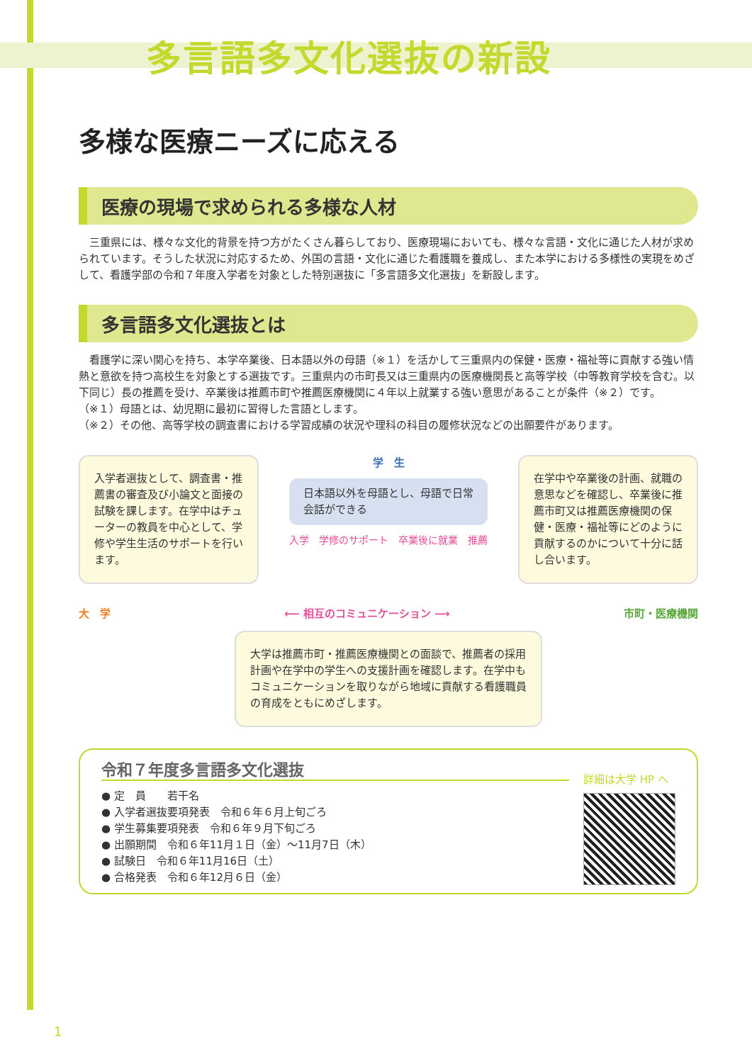多言語多文化選抜の新設
多様な医療ニーズに応える
医療の現場で求められる多様な人材
　三重県には、様々な文化的背景を持つ方がたくさん暮らしており、医療現場においても、様々な言語・文化に通じた人材が求められています。そうした状況に対応するため、外国の言語・文化に通じた看護職を養成し、また本学における多様性の実現をめざして、看護学部の令和７年度入学者を対象とした特別選抜に「多言語多文化選抜」を新設します。
多言語多文化選抜とは
　看護学に深い関心を持ち、本学卒業後、日本語以外の母語（※１）を活かして三重県内の保健・医療・福祉等に貢献する強い情熱と意欲を持つ高校生を対象とする選抜です。三重県内の市町長又は三重県内の医療機関長と高等学校（中等教育学校を含む。以下同じ）長の推薦を受け、卒業後は推薦市町や推薦医療機関に４年以上就業する強い意思があることが条件（※２）です。
（※１）母語とは、幼児期に最初に習得した言語とします。
（※２）その他、高等学校の調査書における学習成績の状況や理科の科目の履修状況などの出願要件があります。
入学者選抜として、調査書・推薦書の審査及び小論文と面接の試験を課します。在学中はチューターの教員を中心として、学修や学生生活のサポートを行います。
学　生
日本語以外を母語とし、母語で日常会話ができる
入学　学修のサポート　卒業後に就業　推薦
在学中や卒業後の計画、就職の意思などを確認し、卒業後に推薦市町又は推薦医療機関の保健・医療・福祉等にどのように貢献するのかについて十分に話し合います。
大　学 ⟵ 相互のコミュニケーション ⟶ 市町・医療機関
大学は推薦市町・推薦医療機関との面談で、推薦者の採用計画や在学中の学生への支援計画を確認します。在学中もコミュニケーションを取りながら地域に貢献する看護職員の育成をともにめざします。
令和７年度多言語多文化選抜
● 定　員　　若干名
● 入学者選抜要項発表　令和６年６月上旬ごろ
● 学生募集要項発表　令和６年９月下旬ごろ
● 出願期間　令和６年11月１日（金）～11月7日（木）
● 試験日　令和６年11月16日（土）
● 合格発表　令和６年12月６日（金）
詳細は大学 HP へ
1